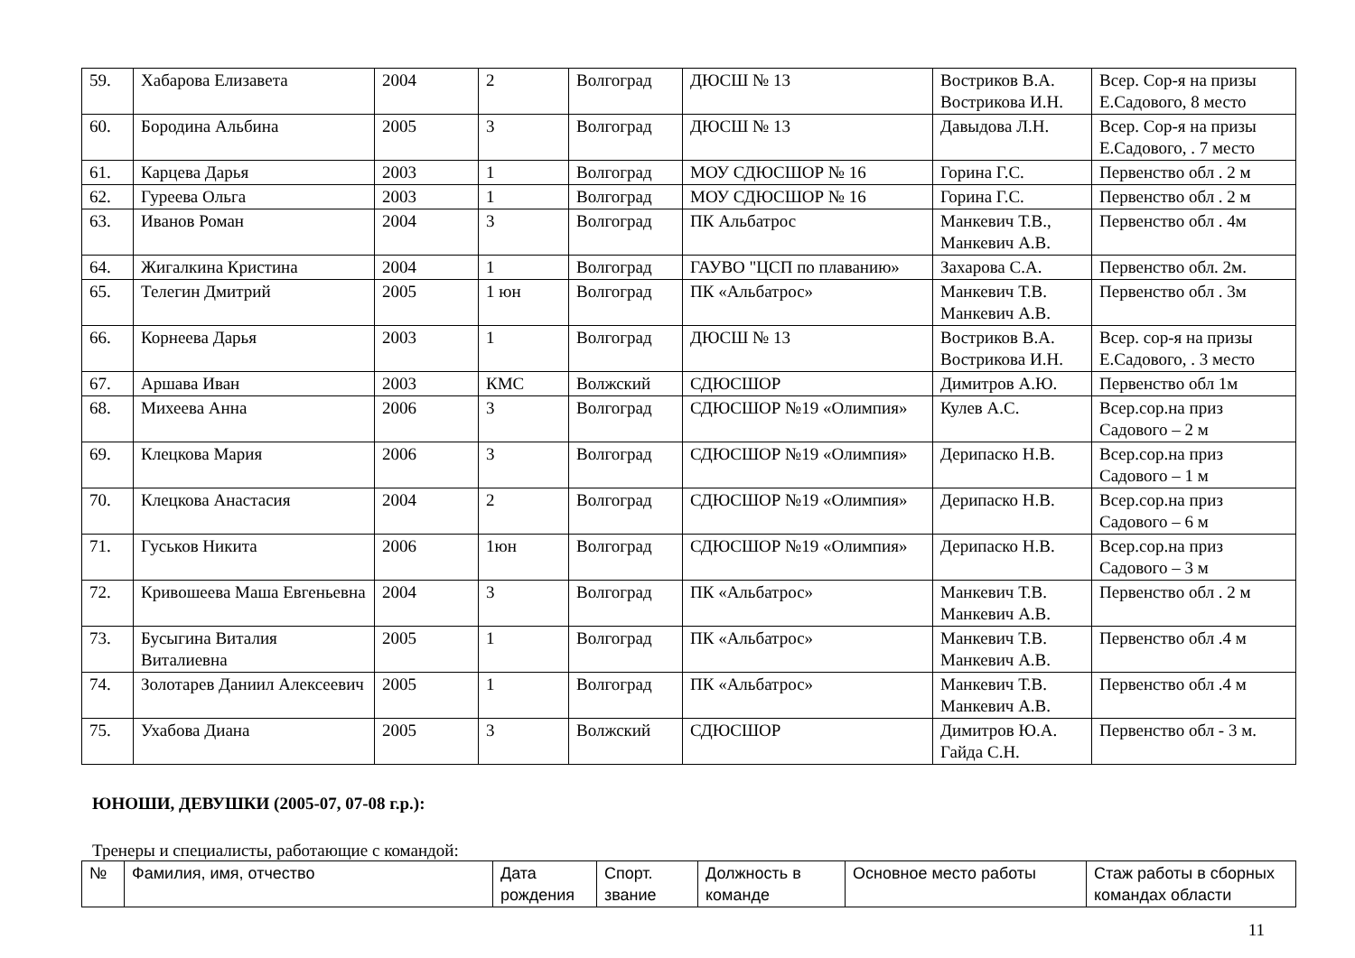| 59. | Хабарова Елизавета | 2004 | 2 | Волгоград | ДЮСШ № 13 | Востриков В.А. Вострикова И.Н. | Всер. Сор-я на призы Е.Садового, 8 место |
| 60. | Бородина Альбина | 2005 | 3 | Волгоград | ДЮСШ № 13 | Давыдова Л.Н. | Всер. Сор-я на призы Е.Садового, . 7 место |
| 61. | Карцева Дарья | 2003 | 1 | Волгоград | МОУ СДЮСШОР № 16 | Горина Г.С. | Первенство обл . 2 м |
| 62. | Гуреева Ольга | 2003 | 1 | Волгоград | МОУ СДЮСШОР № 16 | Горина Г.С. | Первенство обл . 2 м |
| 63. | Иванов Роман | 2004 | 3 | Волгоград | ПК Альбатрос | Манкевич Т.В., Манкевич А.В. | Первенство обл . 4м |
| 64. | Жигалкина Кристина | 2004 | 1 | Волгоград | ГАУВО "ЦСП по плаванию» | Захарова С.А. | Первенство обл. 2м. |
| 65. | Телегин Дмитрий | 2005 | 1 юн | Волгоград | ПК «Альбатрос» | Манкевич Т.В. Манкевич А.В. | Первенство обл . 3м |
| 66. | Корнеева Дарья | 2003 | 1 | Волгоград | ДЮСШ № 13 | Востриков В.А. Вострикова И.Н. | Всер. сор-я на призы Е.Садового, . 3 место |
| 67. | Аршава Иван | 2003 | КМС | Волжский | СДЮСШОР | Димитров А.Ю. | Первенство обл 1м |
| 68. | Михеева Анна | 2006 | 3 | Волгоград | СДЮСШОР №19 «Олимпия» | Кулев А.С. | Всер.сор.на приз Садового – 2 м |
| 69. | Клецкова Мария | 2006 | 3 | Волгоград | СДЮСШОР №19 «Олимпия» | Дерипаско Н.В. | Всер.сор.на приз Садового – 1 м |
| 70. | Клецкова Анастасия | 2004 | 2 | Волгоград | СДЮСШОР №19 «Олимпия» | Дерипаско Н.В. | Всер.сор.на приз Садового – 6 м |
| 71. | Гуськов Никита | 2006 | 1юн | Волгоград | СДЮСШОР №19 «Олимпия» | Дерипаско Н.В. | Всер.сор.на приз Садового – 3 м |
| 72. | Кривошеева Маша Евгеньевна | 2004 | 3 | Волгоград | ПК «Альбатрос» | Манкевич Т.В. Манкевич А.В. | Первенство обл . 2 м |
| 73. | Бусыгина Виталия Виталиевна | 2005 | 1 | Волгоград | ПК «Альбатрос» | Манкевич Т.В. Манкевич А.В. | Первенство обл .4 м |
| 74. | Золотарев Даниил Алексеевич | 2005 | 1 | Волгоград | ПК «Альбатрос» | Манкевич Т.В. Манкевич А.В. | Первенство обл .4 м |
| 75. | Ухабова Диана | 2005 | 3 | Волжский | СДЮСШОР | Димитров Ю.А. Гайда С.Н. | Первенство обл - 3 м. |
ЮНОШИ, ДЕВУШКИ (2005-07, 07-08 г.р.):
Тренеры и специалисты, работающие с командой:
| № | Фамилия, имя, отчество | Дата рождения | Спорт. звание | Должность в команде | Основное место работы | Стаж работы в сборных командах области |
| --- | --- | --- | --- | --- | --- | --- |
11